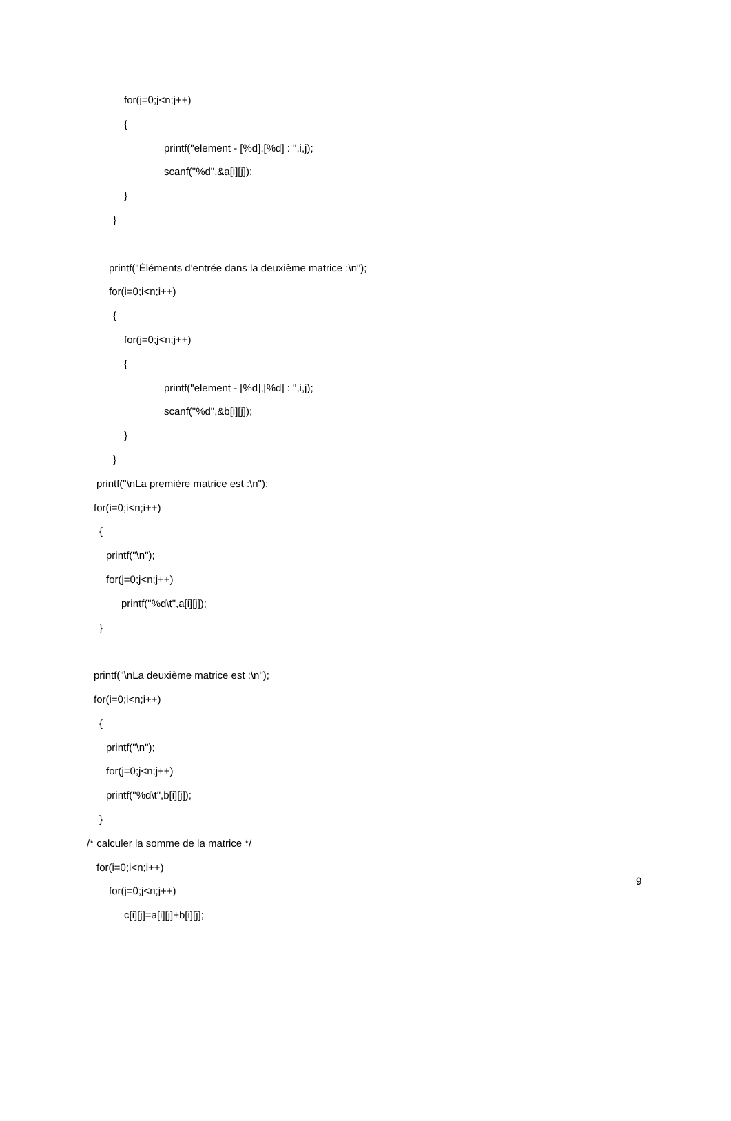for(j=0;j<n;j++)
{
printf("element - [%d],[%d] : ",i,j);
scanf("%d",&a[i][j]);
}
}
printf("Éléments d'entrée dans la deuxième matrice :\n");
for(i=0;i<n;i++)
{
for(j=0;j<n;j++)
{
printf("element - [%d],[%d] : ",i,j);
scanf("%d",&b[i][j]);
}
}
printf("\nLa première matrice est :\n");
for(i=0;i<n;i++)
{
printf("\n");
for(j=0;j<n;j++)
printf("%d\t",a[i][j]);
}
printf("\nLa deuxième matrice est :\n");
for(i=0;i<n;i++)
{
printf("\n");
for(j=0;j<n;j++)
printf("%d\t",b[i][j]);
}
/* calculer la somme de la matrice */
for(i=0;i<n;i++)
for(j=0;j<n;j++)
c[i][j]=a[i][j]+b[i][j];
9